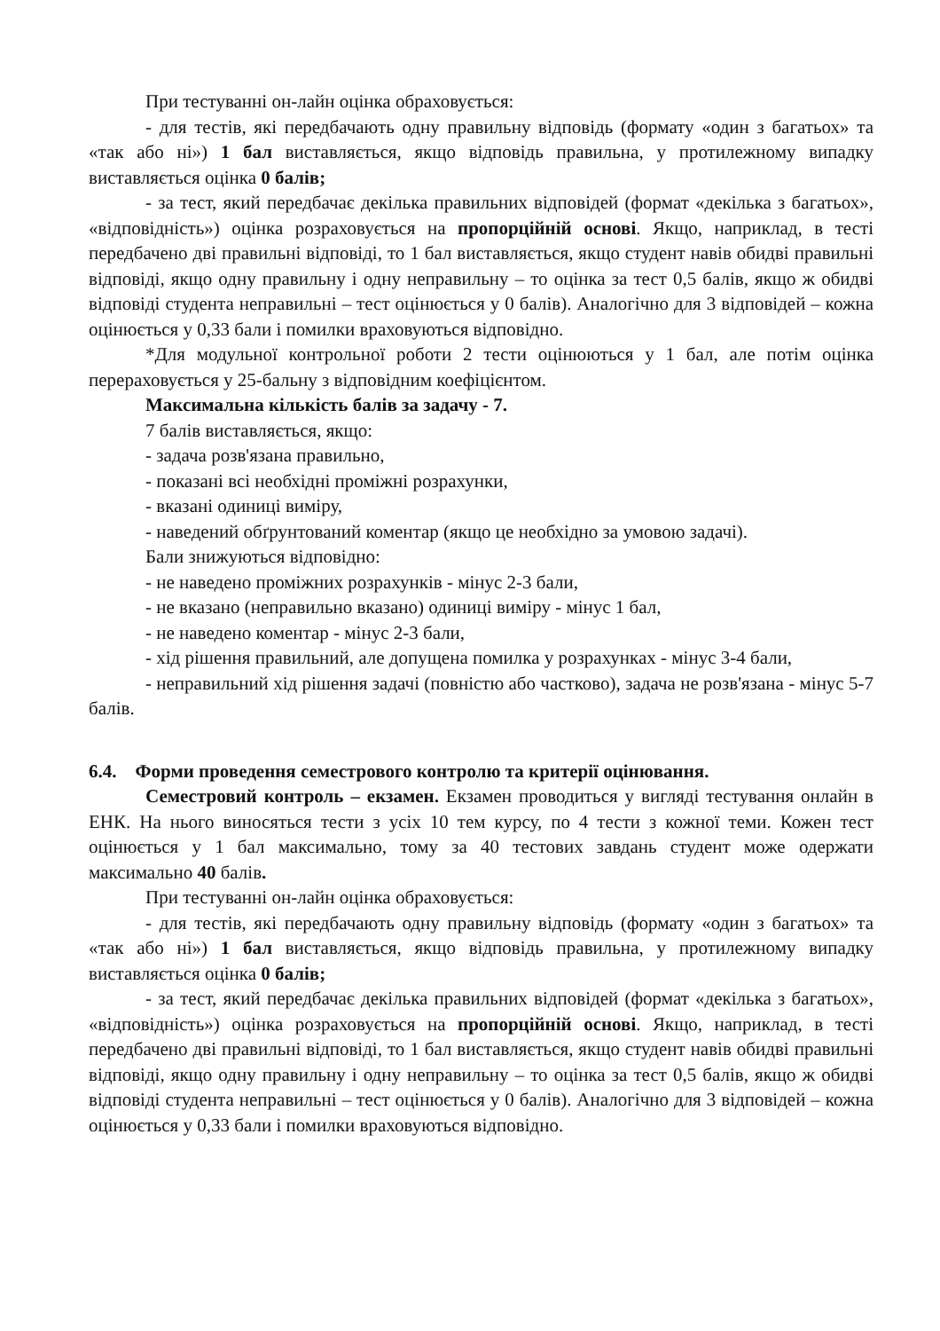При тестуванні он-лайн оцінка обраховується:
- для тестів, які передбачають одну правильну відповідь (формату «один з багатьох» та «так або ні») 1 бал виставляється, якщо відповідь правильна, у протилежному випадку виставляється оцінка 0 балів;
- за тест, який передбачає декілька правильних відповідей (формат «декілька з багатьох», «відповідність») оцінка розраховується на пропорційній основі. Якщо, наприклад, в тесті передбачено дві правильні відповіді, то 1 бал виставляється, якщо студент навів обидві правильні відповіді, якщо одну правильну і одну неправильну – то оцінка за тест 0,5 балів, якщо ж обидві відповіді студента неправильні – тест оцінюється у 0 балів). Аналогічно для 3 відповідей – кожна оцінюється у 0,33 бали і помилки враховуються відповідно.
*Для модульної контрольної роботи 2 тести оцінюються у 1 бал, але потім оцінка перераховується у 25-бальну з відповідним коефіцієнтом.
Максимальна кількість балів за задачу - 7.
7 балів виставляється, якщо:
- задача розв'язана правильно,
- показані всі необхідні проміжні розрахунки,
- вказані одиниці виміру,
- наведений обґрунтований коментар (якщо це необхідно за умовою задачі).
Бали знижуються відповідно:
- не наведено проміжних розрахунків - мінус 2-3 бали,
- не вказано (неправильно вказано) одиниці виміру - мінус 1 бал,
- не наведено коментар - мінус 2-3 бали,
- хід рішення правильний, але допущена помилка у розрахунках - мінус 3-4 бали,
- неправильний хід рішення задачі (повністю або частково), задача не розв'язана - мінус 5-7 балів.
6.4. Форми проведення семестрового контролю та критерії оцінювання.
Семестровий контроль – екзамен. Екзамен проводиться у вигляді тестування онлайн в ЕНК. На нього виносяться тести з усіх 10 тем курсу, по 4 тести з кожної теми. Кожен тест оцінюється у 1 бал максимально, тому за 40 тестових завдань студент може одержати максимально 40 балів.
При тестуванні он-лайн оцінка обраховується:
- для тестів, які передбачають одну правильну відповідь (формату «один з багатьох» та «так або ні») 1 бал виставляється, якщо відповідь правильна, у протилежному випадку виставляється оцінка 0 балів;
- за тест, який передбачає декілька правильних відповідей (формат «декілька з багатьох», «відповідність») оцінка розраховується на пропорційній основі. Якщо, наприклад, в тесті передбачено дві правильні відповіді, то 1 бал виставляється, якщо студент навів обидві правильні відповіді, якщо одну правильну і одну неправильну – то оцінка за тест 0,5 балів, якщо ж обидві відповіді студента неправильні – тест оцінюється у 0 балів). Аналогічно для 3 відповідей – кожна оцінюється у 0,33 бали і помилки враховуються відповідно.